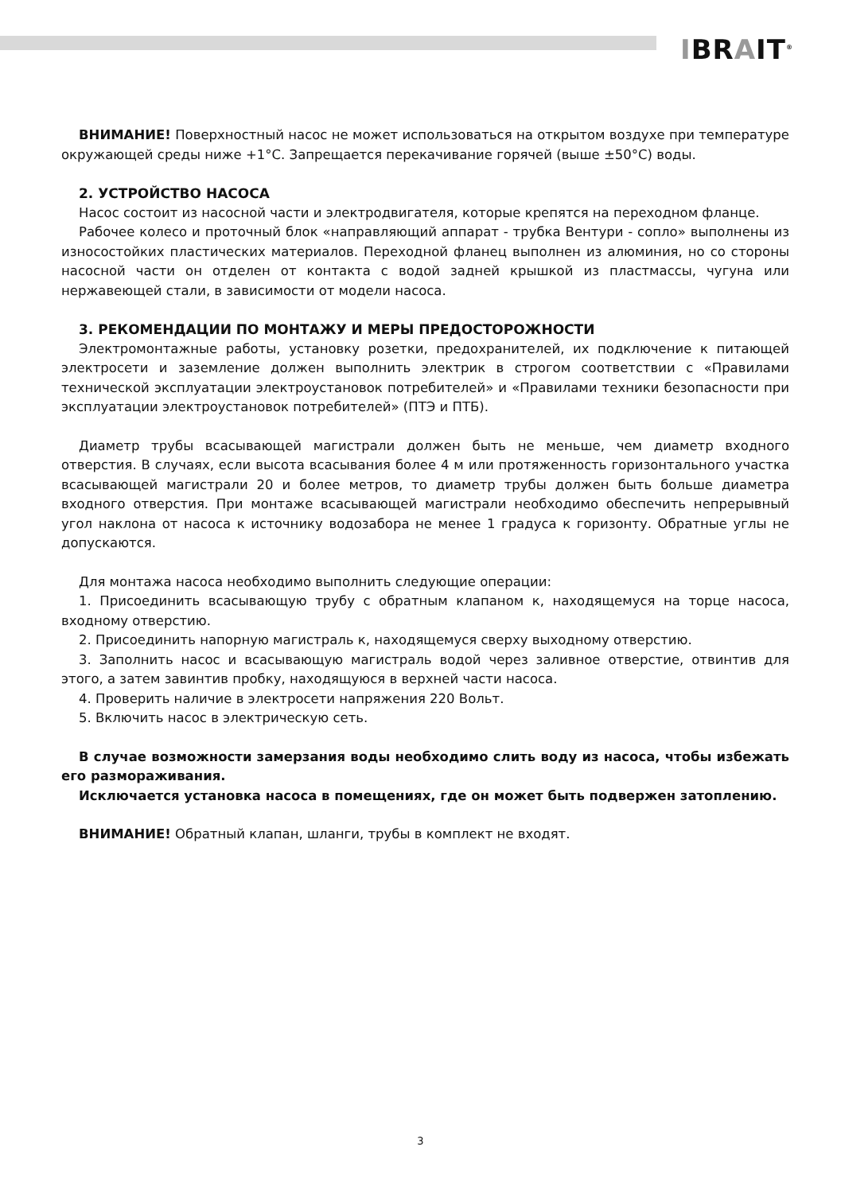IBRAIT<sup>®</sup>
ВНИМАНИЕ! Поверхностный насос не может использоваться на открытом воздухе при температуре окружающей среды ниже +1°С. Запрещается перекачивание горячей (выше ±50°С) воды.
2. УСТРОЙСТВО НАСОСА
Насос состоит из насосной части и электродвигателя, которые крепятся на переходном фланце.
Рабочее колесо и проточный блок «направляющий аппарат - трубка Вентури - сопло» выполнены из износостойких пластических материалов. Переходной фланец выполнен из алюминия, но со стороны насосной части он отделен от контакта с водой задней крышкой из пластмассы, чугуна или нержавеющей стали, в зависимости от модели насоса.
3. РЕКОМЕНДАЦИИ ПО МОНТАЖУ И МЕРЫ ПРЕДОСТОРОЖНОСТИ
Электромонтажные работы, установку розетки, предохранителей, их подключение к питающей электросети и заземление должен выполнить электрик в строгом соответствии с «Правилами технической эксплуатации электроустановок потребителей» и «Правилами техники безопасности при эксплуатации электроустановок потребителей» (ПТЭ и ПТБ).
Диаметр трубы всасывающей магистрали должен быть не меньше, чем диаметр входного отверстия. В случаях, если высота всасывания более 4 м или протяженность горизонтального участка всасывающей магистрали 20 и более метров, то диаметр трубы должен быть больше диаметра входного отверстия. При монтаже всасывающей магистрали необходимо обеспечить непрерывный угол наклона от насоса к источнику водозабора не менее 1 градуса к горизонту. Обратные углы не допускаются.
Для монтажа насоса необходимо выполнить следующие операции:
1. Присоединить всасывающую трубу с обратным клапаном к, находящемуся на торце насоса, входному отверстию.
2. Присоединить напорную магистраль к, находящемуся сверху выходному отверстию.
3. Заполнить насос и всасывающую магистраль водой через заливное отверстие, отвинтив для этого, а затем завинтив пробку, находящуюся в верхней части насоса.
4. Проверить наличие в электросети напряжения 220 Вольт.
5. Включить насос в электрическую сеть.
В случае возможности замерзания воды необходимо слить воду из насоса, чтобы избежать его размораживания.
Исключается установка насоса в помещениях, где он может быть подвержен затоплению.
ВНИМАНИЕ! Обратный клапан, шланги, трубы в комплект не входят.
3